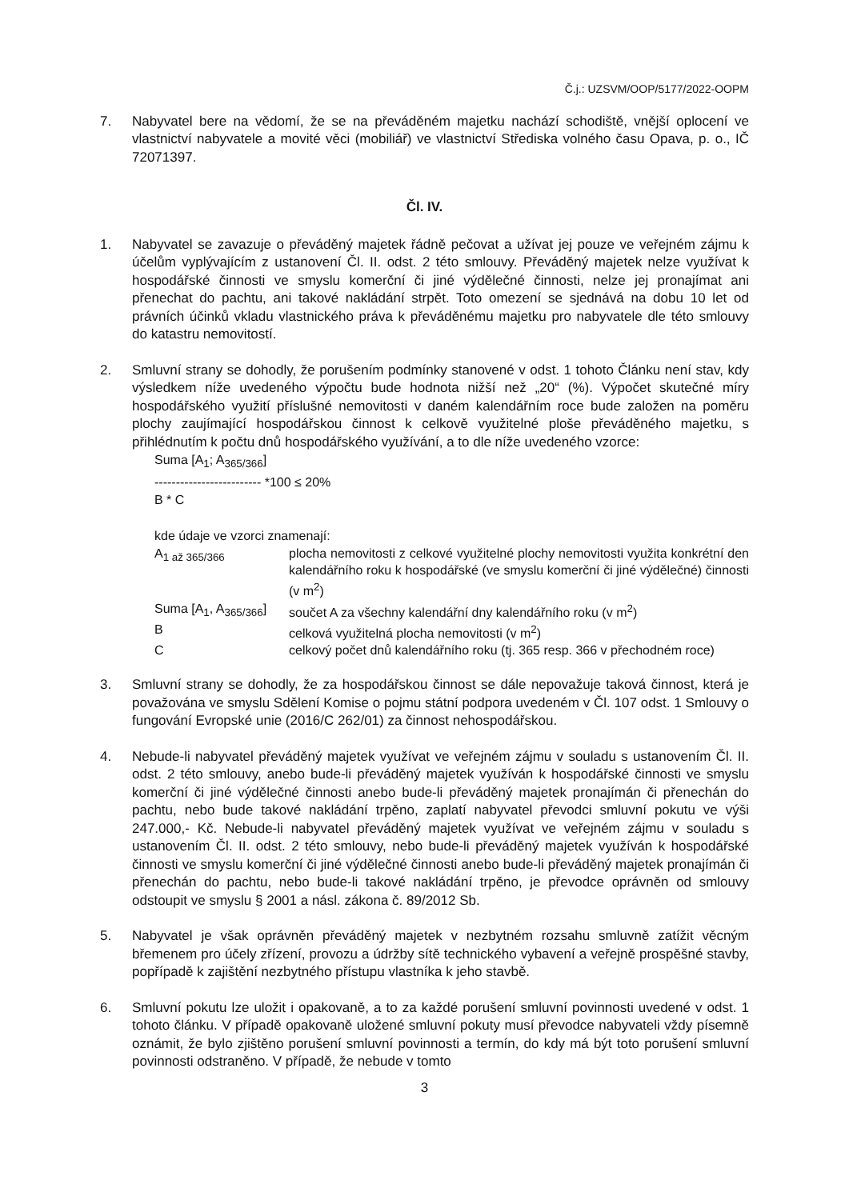Č.j.: UZSVM/OOP/5177/2022-OOPM
7. Nabyvatel bere na vědomí, že se na převáděném majetku nachází schodiště, vnější oplocení ve vlastnictví nabyvatele a movité věci (mobiliář) ve vlastnictví Střediska volného času Opava, p. o., IČ 72071397.
Čl. IV.
1. Nabyvatel se zavazuje o převáděný majetek řádně pečovat a užívat jej pouze ve veřejném zájmu k účelům vyplývajícím z ustanovení Čl. II. odst. 2 této smlouvy. Převáděný majetek nelze využívat k hospodářské činnosti ve smyslu komerční či jiné výdělečné činnosti, nelze jej pronajímat ani přenechat do pachtu, ani takové nakládání strpět. Toto omezení se sjednává na dobu 10 let od právních účinků vkladu vlastnického práva k převáděnému majetku pro nabyvatele dle této smlouvy do katastru nemovitostí.
2. Smluvní strany se dohodly, že porušením podmínky stanovené v odst. 1 tohoto Článku není stav, kdy výsledkem níže uvedeného výpočtu bude hodnota nižší než „20“ (%). Výpočet skutečné míry hospodářského využití příslušné nemovitosti v daném kalendářním roce bude založen na poměru plochy zaujímající hospodářskou činnost k celkově využitelné ploše převáděného majetku, s přihlédnutím k počtu dnů hospodářského využívání, a to dle níže uvedeného vzorce:
Suma [A<sub>1</sub>; A<sub>365/366</sub>]
------------------------- *100 ≤ 20%
B * C
kde údaje ve vzorci znamenají:
| A<sub>1 až 365/366</sub> | plocha nemovitosti z celkové využitelné plochy nemovitosti využita konkrétní den kalendářního roku k hospodářské (ve smyslu komerční či jiné výdělečné) činnosti (v m<sup>2</sup>) |
| Suma [A<sub>1</sub>, A<sub>365/366</sub>] | součet A za všechny kalendářní dny kalendářního roku (v m<sup>2</sup>) |
| B | celková využitelná plocha nemovitosti (v m<sup>2</sup>) |
| C | celkový počet dnů kalendářního roku (tj. 365 resp. 366 v přechodném roce) |
3. Smluvní strany se dohodly, že za hospodářskou činnost se dále nepovažuje taková činnost, která je považována ve smyslu Sdělení Komise o pojmu státní podpora uvedeném v Čl. 107 odst. 1 Smlouvy o fungování Evropské unie (2016/C 262/01) za činnost nehospodářskou.
4. Nebude-li nabyvatel převáděný majetek využívat ve veřejném zájmu v souladu s ustanovením Čl. II. odst. 2 této smlouvy, anebo bude-li převáděný majetek využíván k hospodářské činnosti ve smyslu komerční či jiné výdělečné činnosti anebo bude-li převáděný majetek pronajímán či přenechán do pachtu, nebo bude takové nakládání trpěno, zaplatí nabyvatel převodci smluvní pokutu ve výši 247.000,- Kč. Nebude-li nabyvatel převáděný majetek využívat ve veřejném zájmu v souladu s ustanovením Čl. II. odst. 2 této smlouvy, nebo bude-li převáděný majetek využíván k hospodářské činnosti ve smyslu komerční či jiné výdělečné činnosti anebo bude-li převáděný majetek pronajímán či přenechán do pachtu, nebo bude-li takové nakládání trpěno, je převodce oprávněn od smlouvy odstoupit ve smyslu § 2001 a násl. zákona č. 89/2012 Sb.
5. Nabyvatel je však oprávněn převáděný majetek v nezbytném rozsahu smluvně zatížit věcným břemenem pro účely zřízení, provozu a údržby sítě technického vybavení a veřejně prospěšné stavby, popřípadě k zajištění nezbytného přístupu vlastníka k jeho stavbě.
6. Smluvní pokutu lze uložit i opakovaně, a to za každé porušení smluvní povinnosti uvedené v odst. 1 tohoto článku. V případě opakovaně uložené smluvní pokuty musí převodce nabyvateli vždy písemně oznámit, že bylo zjištěno porušení smluvní povinnosti a termín, do kdy má být toto porušení smluvní povinnosti odstraněno. V případě, že nebude v tomto
3